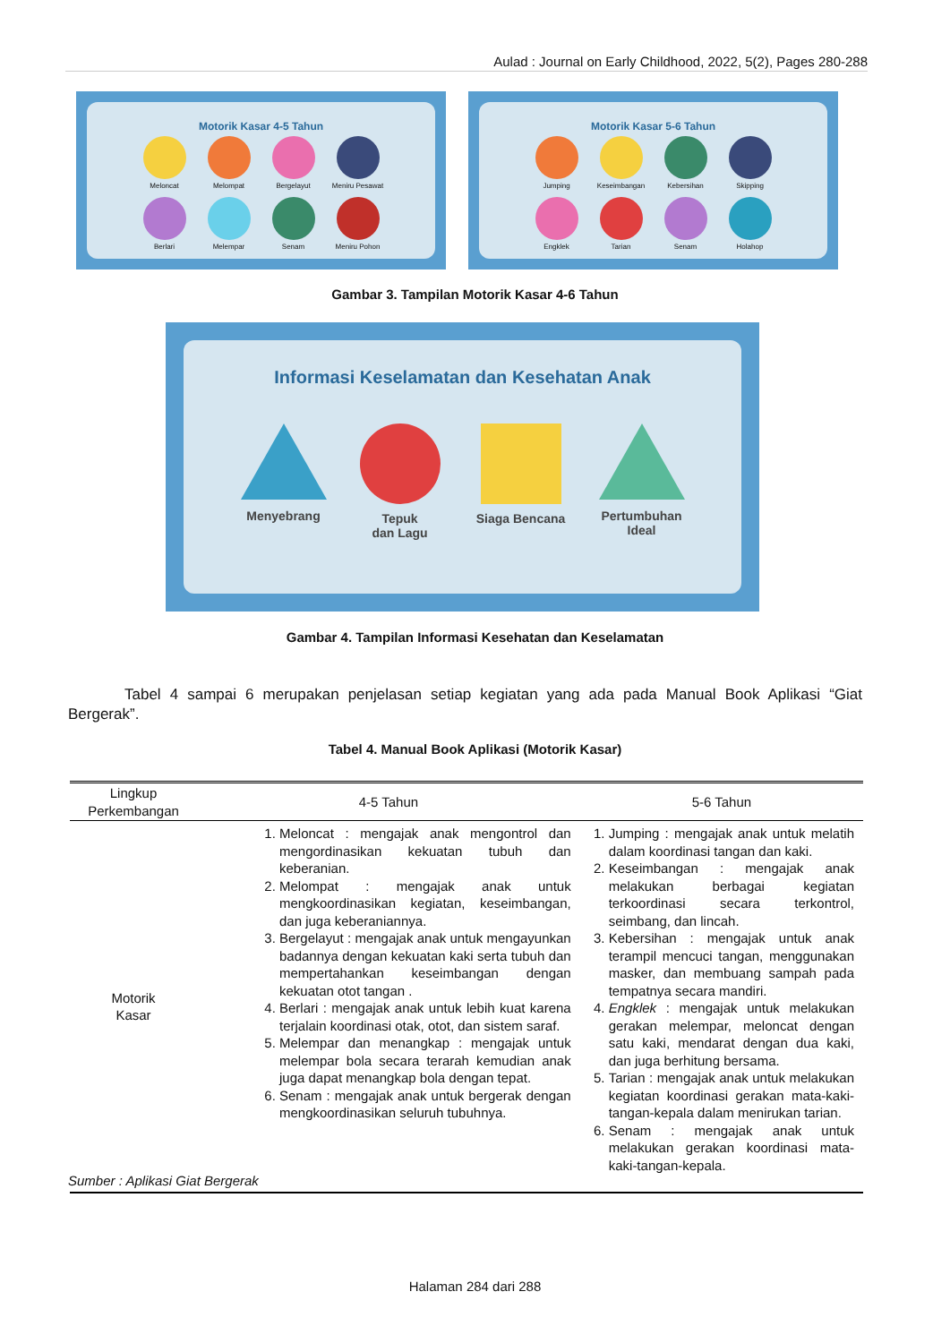Aulad : Journal on Early Childhood, 2022, 5(2), Pages 280-288
Motorik Kasar 4-5 Tahun
Meloncat Melompat Bergelayut Meniru Pesawat
Berlari Melempar Senam Meniru Pohon
Motorik Kasar 5-6 Tahun
Jumping Keseimbangan Kebersihan Skipping
Engklek Tarian Senam Holahop
Gambar 3. Tampilan Motorik Kasar 4-6 Tahun
Informasi Keselamatan dan Kesehatan Anak
Menyebrang Tepuk
dan Lagu
Siaga Bencana Pertumbuhan
Ideal
Gambar 4. Tampilan Informasi Kesehatan dan Keselamatan
Tabel 4 sampai 6 merupakan penjelasan setiap kegiatan yang ada pada Manual Book Aplikasi “Giat Bergerak”.
Tabel 4. Manual Book Aplikasi (Motorik Kasar)
| Lingkup Perkembangan | 4-5 Tahun | 5-6 Tahun |
| --- | --- | --- |
| Motorik Kasar | 1. Meloncat : mengajak anak mengontrol dan mengordinasikan kekuatan tubuh dan keberanian. 2. Melompat : mengajak anak untuk mengkoordinasikan kegiatan, keseimbangan, dan juga keberaniannya. 3. Bergelayut : mengajak anak untuk mengayunkan badannya dengan kekuatan kaki serta tubuh dan mempertahankan keseimbangan dengan kekuatan otot tangan . 4. Berlari : mengajak anak untuk lebih kuat karena terjalain koordinasi otak, otot, dan sistem saraf. 5. Melempar dan menangkap : mengajak untuk melempar bola secara terarah kemudian anak juga dapat menangkap bola dengan tepat. 6. Senam : mengajak anak untuk bergerak dengan mengkoordinasikan seluruh tubuhnya. | 1. Jumping : mengajak anak untuk melatih dalam koordinasi tangan dan kaki. 2. Keseimbangan : mengajak anak melakukan berbagai kegiatan terkoordinasi secara terkontrol, seimbang, dan lincah. 3. Kebersihan : mengajak untuk anak terampil mencuci tangan, menggunakan masker, dan membuang sampah pada tempatnya secara mandiri. 4. Engklek : mengajak untuk melakukan gerakan melempar, meloncat dengan satu kaki, mendarat dengan dua kaki, dan juga berhitung bersama. 5. Tarian : mengajak anak untuk melakukan kegiatan koordinasi gerakan mata-kaki-tangan-kepala dalam menirukan tarian. 6. Senam : mengajak anak untuk melakukan gerakan koordinasi mata-kaki-tangan-kepala. |
Sumber : Aplikasi Giat Bergerak
Halaman 284 dari 288